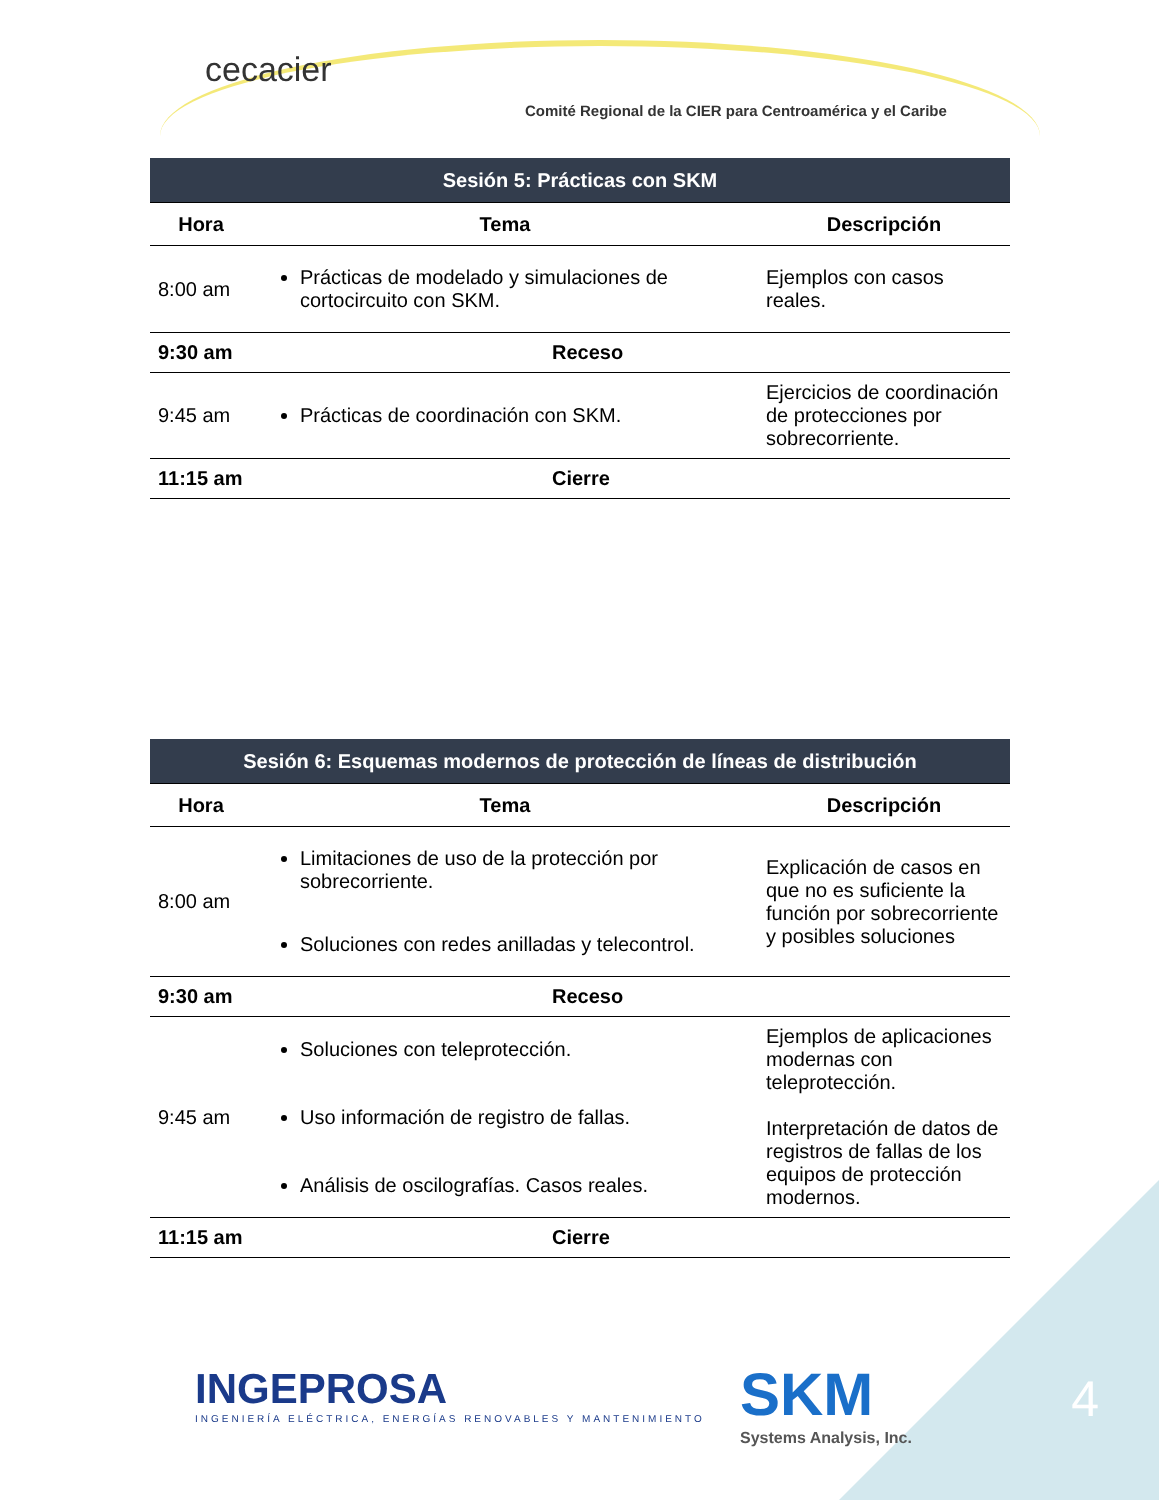cecacier
Comité Regional de la CIER para Centroamérica y el Caribe
| Sesión 5: Prácticas con SKM | | |
| --- | --- | --- |
| Hora | Tema | Descripción |
| 8:00 am | Prácticas de modelado y simulaciones de cortocircuito con SKM. | Ejemplos con casos reales. |
| 9:30 am | Receso | |
| 9:45 am | Prácticas de coordinación con SKM. | Ejercicios de coordinación de protecciones por sobrecorriente. |
| 11:15 am | Cierre | |
| Sesión 6: Esquemas modernos de protección de líneas de distribución | | |
| --- | --- | --- |
| Hora | Tema | Descripción |
| 8:00 am | Limitaciones de uso de la protección por sobrecorriente. Soluciones con redes anilladas y telecontrol. | Explicación de casos en que no es suficiente la función por sobrecorriente y posibles soluciones |
| 9:30 am | Receso | |
| 9:45 am | Soluciones con teleprotección. Uso información de registro de fallas. Análisis de oscilografías. Casos reales. | Ejemplos de aplicaciones modernas con teleprotección. Interpretación de datos de registros de fallas de los equipos de protección modernos. |
| 11:15 am | Cierre | |
INGEPROSA
INGENIERÍA ELÉCTRICA, ENERGÍAS RENOVABLES Y MANTENIMIENTO
SKM
Systems Analysis, Inc.
4